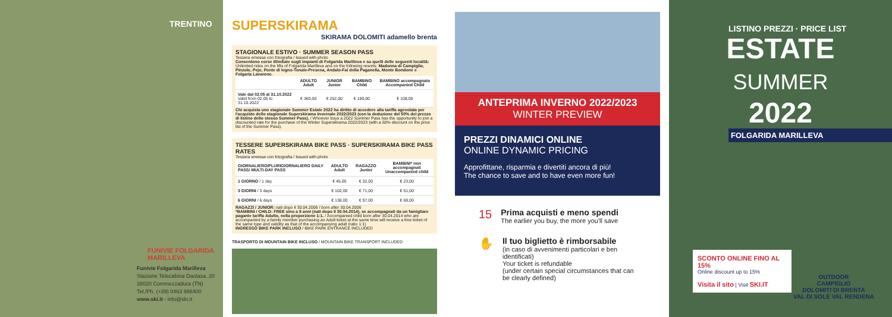TRENTINO
FUNIVIE FOLGARIDA MARILLEVA
Funivie Folgarida Marilleva
Stazione Telecabina Daolasa, 20
38020 Commezzadura (TN)
Tel./Ph. (+39) 0463 988400
www.ski.it - info@ski.it
SUPERSKIRAMA SKIRAMA DOLOMITI adamello brenta
STAGIONALE ESTIVO · SUMMER SEASON PASS
Tessera emessa con fotografia / Issued with photo
Consentono corse illimitate sugli impianti di Folgarida Marilleva e su quelli delle seguenti località: Unlimited rides on the lifts of Folgarida Marilleva and on the following resorts: Madonna di Campiglio, Pinzolo, Pejo, Ponte di legno-Tonale-Presena, Andalo-Fai della Paganella, Monte Bondone e Folgaria Lavarone.
| | ADULTO Adult | JUNIOR Junior | BAMBINO Child | BAMBINO accompagnato Accompanied Child |
| --- | --- | --- | --- | --- |
| Vale dal 02.05 al 31.10.2022 Valid from 02.05 to 31.10.2022 | € 360,00 | € 252,00 | € 180,00 | € 108,00 |
Chi acquista uno stagionale Summer Estate 2022 ha diritto di accedere alla tariffa agevolata per l'acquisto dello stagionale Superskirama Invernale 2022/2023 (con la deduzione del 50% del prezzo di listino dello stesso Summer Pass). / Whoever buys a 2022 Summer Pass has the opportunity to join a discounted rate for the purchase of the Winter Superskirama 2022/2023 (with a 50% discount on the price list of the Summer Pass).
TESSERE SUPERSKIRAMA BIKE PASS · SUPERSKIRAMA BIKE PASS RATES
Tessera emessa con fotografia / Issued with photo
| GIORNALIERO/PLURIGIORNALIERO DAILY PASS/ MULTI-DAY PASS | ADULTO Adult | RAGAZZO Junior | BAMBINI* non accompagnati Unaccompanied child |
| --- | --- | --- | --- |
| 1 GIORNO / 1 day | € 45,00 | € 32,00 | € 23,00 |
| 3 GIORNI / 3 days | € 102,00 | € 71,00 | € 51,00 |
| 6 GIORNI / 6 days | € 138,00 | € 97,00 | € 69,00 |
RAGAZZI / JUNIOR: nati dopo il 30.04.2006 / born after 30.04.2006
*BAMBINI / CHILD: FREE sino a 8 anni (nati dopo il 30.04.2014), se accompagnati da un famigliare pagante tariffa Adulto, nella proporzione 1:1. / Accompanied child born after 30.04.2014 who are accompanied by a family member purchasing an Adult ticket at the same time will receive a free ticket of the same type and validity as that of the accompanying adult (ratio 1:1)
INGRESSO BIKE PARK INCLUSO / BIKE PARK ENTRANCE INCLUDED
TRASPORTO DI MOUNTAIN BIKE INCLUSO / MOUNTAIN BIKE TRANSPORT INCLUDED
ANTEPRIMA INVERNO 2022/2023
WINTER PREVIEW
PREZZI DINAMICI ONLINE
ONLINE DYNAMIC PRICING
Approfittane, risparmia e divertiti ancora di più!
The chance to save and to have even more fun!
15
Prima acquisti e meno spendi
The earlier you buy, the more you'll save
✋
Il tuo biglietto è rimborsabile
(in caso di avvenimenti particolari e ben identificati)
Your ticket is refundable
(under certain special circumstances that can be clearly defined)
LISTINO PREZZI · PRICE LIST
ESTATE
SUMMER
2022
FOLGARIDA MARILLEVA
SCONTO ONLINE FINO AL 15%
Online discount up to 15%
Visita il sito | Visit SKI.IT
OUTDOOR
CAMPIGLIO
DOLOMITI DI BRENTA
VAL DI SOLE VAL RENDENA